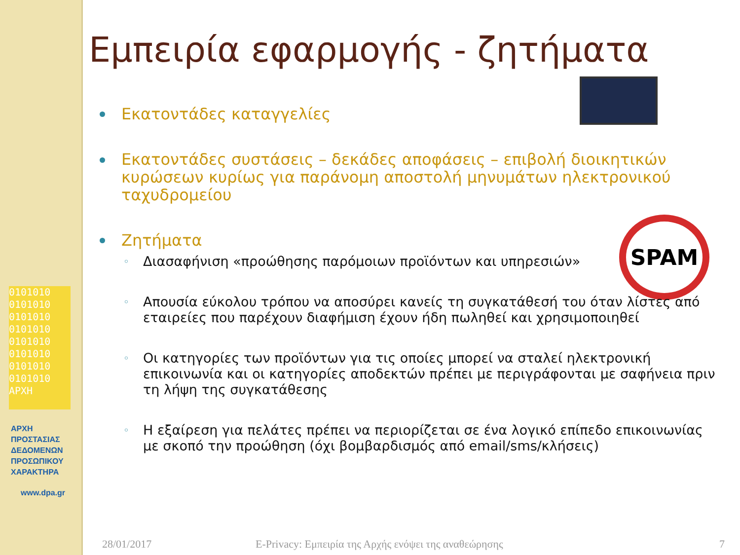0101010
0101010
0101010
0101010
0101010
0101010
0101010
0101010
ΑΡΧΗ
ΑΡΧΗ
ΠΡΟΣΤΑΣΙΑΣ
ΔΕΔΟΜΕΝΩΝ
ΠΡΟΣΩΠΙΚΟΥ
ΧΑΡΑΚΤΗΡΑ
www.dpa.gr
SPAM
Εμπειρία εφαρμογής - ζητήματα
Εκατοντάδες καταγγελίες
Εκατοντάδες συστάσεις – δεκάδες αποφάσεις – επιβολή διοικητικών κυρώσεων κυρίως για παράνομη αποστολή μηνυμάτων ηλεκτρονικού ταχυδρομείου
Ζητήματα
Διασαφήνιση «προώθησης παρόμοιων προϊόντων και υπηρεσιών»
Απουσία εύκολου τρόπου να αποσύρει κανείς τη συγκατάθεσή του όταν λίστες από εταιρείες που παρέχουν διαφήμιση έχουν ήδη πωληθεί και χρησιμοποιηθεί
Οι κατηγορίες των προϊόντων για τις οποίες μπορεί να σταλεί ηλεκτρονική επικοινωνία και οι κατηγορίες αποδεκτών πρέπει με περιγράφονται με σαφήνεια πριν τη λήψη της συγκατάθεσης
Η εξαίρεση για πελάτες πρέπει να περιορίζεται σε ένα λογικό επίπεδο επικοινωνίας με σκοπό την προώθηση (όχι βομβαρδισμός από email/sms/κλήσεις)
28/01/2017
E-Privacy: Εμπειρία της Αρχής ενόψει της αναθεώρησης
7